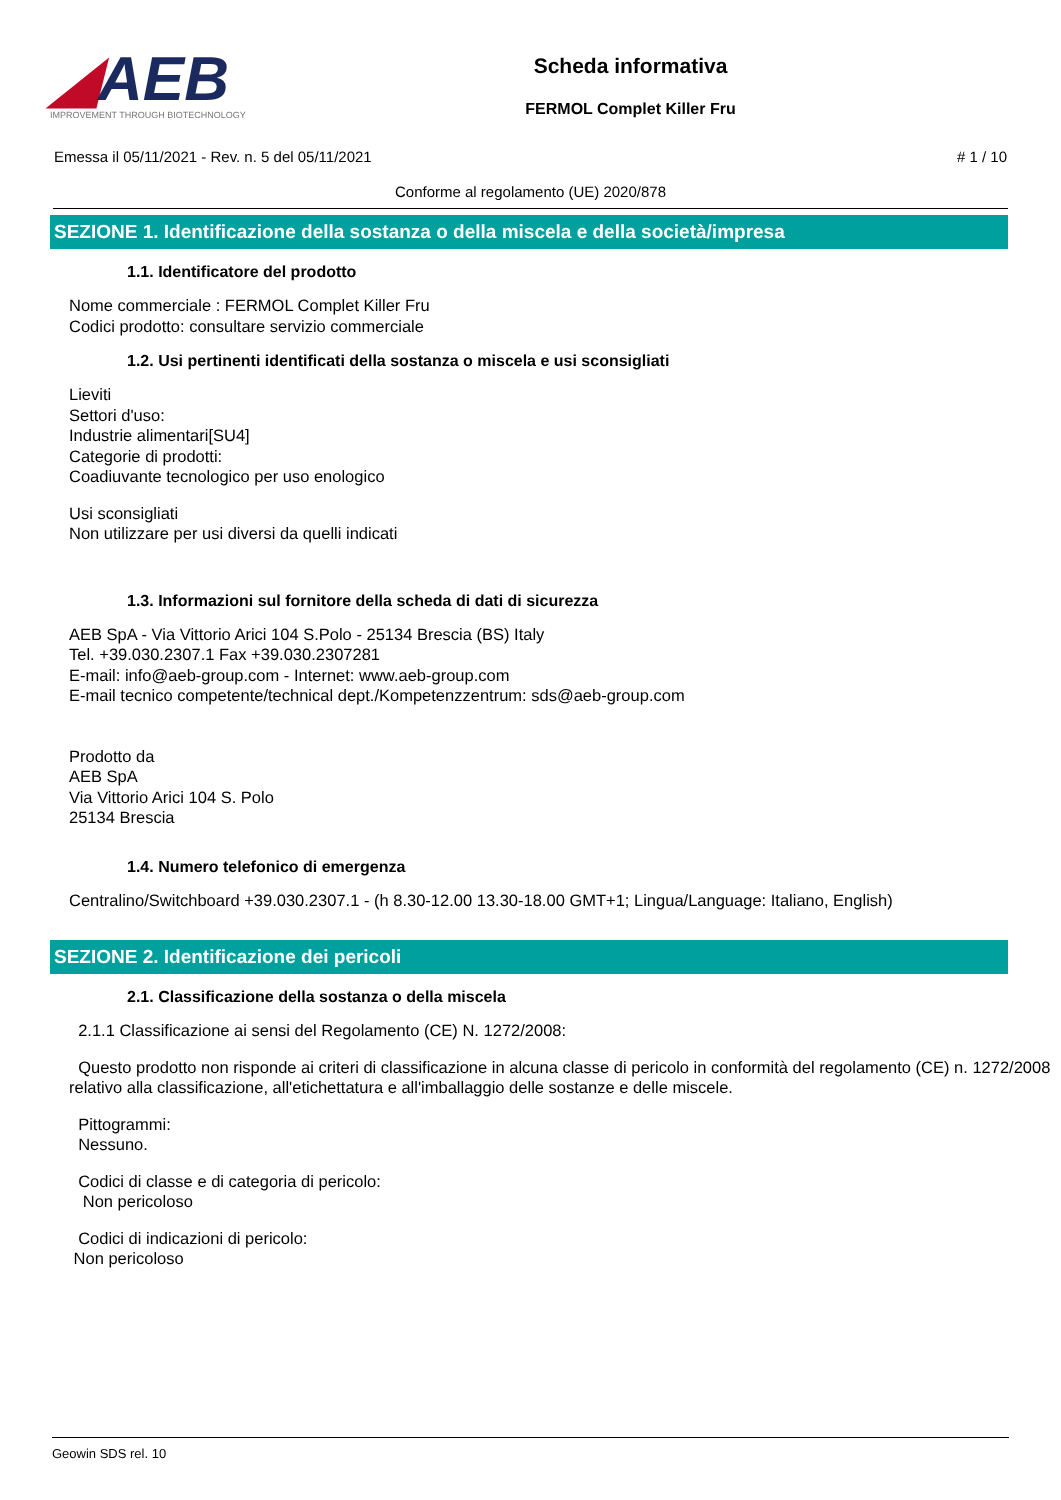◢AEB
IMPROVEMENT THROUGH BIOTECHNOLOGY
Scheda informativa
FERMOL Complet Killer Fru
Emessa il 05/11/2021 - Rev. n. 5 del 05/11/2021 # 1 / 10
Conforme al regolamento (UE) 2020/878
SEZIONE 1. Identificazione della sostanza o della miscela e della società/impresa
1.1. Identificatore del prodotto
Nome commerciale : FERMOL Complet Killer Fru
Codici prodotto: consultare servizio commerciale
1.2. Usi pertinenti identificati della sostanza o miscela e usi sconsigliati
Lieviti
Settori d'uso:
Industrie alimentari[SU4]
Categorie di prodotti:
Coadiuvante tecnologico per uso enologico
Usi sconsigliati
Non utilizzare per usi diversi da quelli indicati
1.3. Informazioni sul fornitore della scheda di dati di sicurezza
AEB SpA - Via Vittorio Arici 104 S.Polo - 25134 Brescia (BS) Italy
Tel. +39.030.2307.1 Fax +39.030.2307281
E-mail: info@aeb-group.com - Internet: www.aeb-group.com
E-mail tecnico competente/technical dept./Kompetenzzentrum: sds@aeb-group.com
Prodotto da
AEB SpA
Via Vittorio Arici 104 S. Polo
25134 Brescia
1.4. Numero telefonico di emergenza
Centralino/Switchboard +39.030.2307.1 - (h 8.30-12.00 13.30-18.00 GMT+1; Lingua/Language: Italiano, English)
SEZIONE 2. Identificazione dei pericoli
2.1. Classificazione della sostanza o della miscela
2.1.1 Classificazione ai sensi del Regolamento (CE) N. 1272/2008:
Questo prodotto non risponde ai criteri di classificazione in alcuna classe di pericolo in conformità del regolamento (CE) n. 1272/2008 relativo alla classificazione, all'etichettatura e all'imballaggio delle sostanze e delle miscele.
Pittogrammi:
Nessuno.
Codici di classe e di categoria di pericolo:
Non pericoloso
Codici di indicazioni di pericolo:
Non pericoloso
Geowin SDS rel. 10